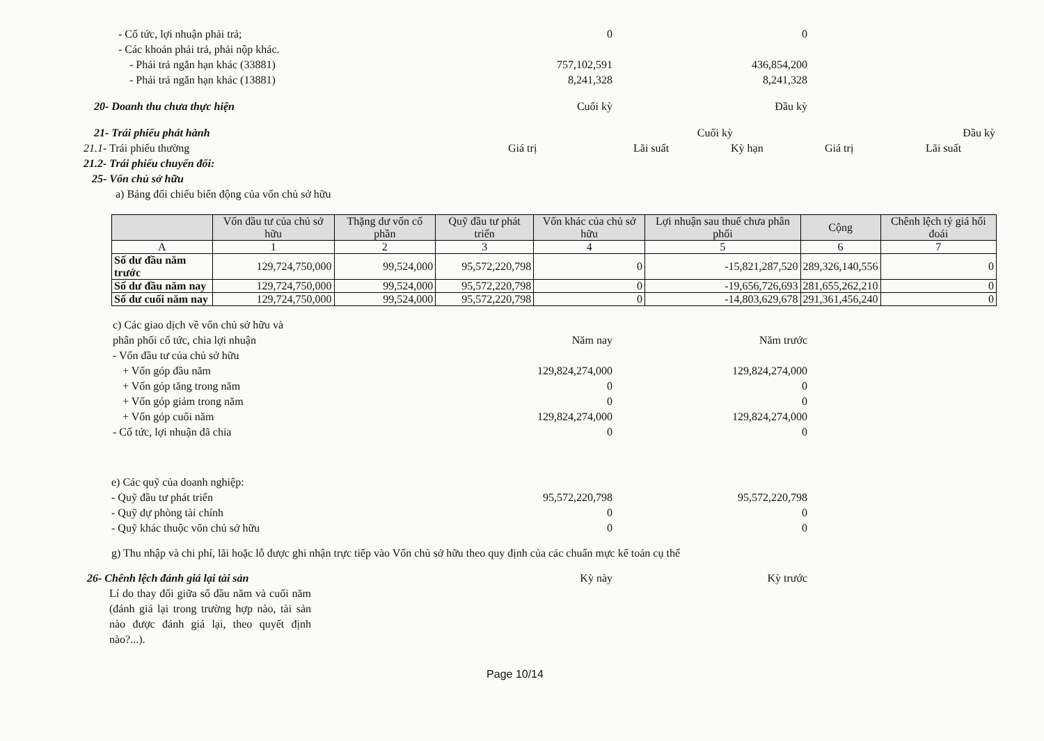- Cổ tức, lợi nhuận phải trả; 0 0
- Các khoản phải trả, phải nộp khác.
- Phải trả ngắn hạn khác (33881) 757,102,591 436,854,200
- Phải trả ngắn hạn khác (13881) 8,241,328 8,241,328
20- Doanh thu chưa thực hiện Cuối kỳ Đầu kỳ
21- Trái phiếu phát hành Cuối kỳ Đầu kỳ
21.1- Trái phiếu thường Giá trị Lãi suất Kỳ hạn Giá trị Lãi suất
21.2- Trái phiếu chuyển đổi:
25- Vốn chủ sở hữu
a) Bảng đối chiếu biến động của vốn chủ sở hữu
| | Vốn đầu tư của chủ sở hữu | Thặng dư vốn cổ phần | Quỹ đầu tư phát triển | Vốn khác của chủ sở hữu | Lợi nhuận sau thuế chưa phân phối | Cộng | Chênh lệch tỷ giá hối đoái |
| --- | --- | --- | --- | --- | --- | --- | --- |
| A | 1 | 2 | 3 | 4 | 5 | 6 | 7 |
| Số dư đầu năm trước | 129,724,750,000 | 99,524,000 | 95,572,220,798 | 0 | -15,821,287,520 | 289,326,140,556 | 0 |
| Số dư đầu năm nay | 129,724,750,000 | 99,524,000 | 95,572,220,798 | 0 | -19,656,726,693 | 281,655,262,210 | 0 |
| Số dư cuối năm nay | 129,724,750,000 | 99,524,000 | 95,572,220,798 | 0 | -14,803,629,678 | 291,361,456,240 | 0 |
c) Các giao dịch về vốn chủ sở hữu và
phân phối cổ tức, chia lợi nhuận Năm nay Năm trước
- Vốn đầu tư của chủ sở hữu
+ Vốn góp đầu năm 129,824,274,000 129,824,274,000
+ Vốn góp tăng trong năm 0 0
+ Vốn góp giảm trong năm 0 0
+ Vốn góp cuối năm 129,824,274,000 129,824,274,000
- Cổ tức, lợi nhuận đã chia 0 0
e) Các quỹ của doanh nghiệp:
- Quỹ đầu tư phát triển 95,572,220,798 95,572,220,798
- Quỹ dự phòng tài chính 0 0
- Quỹ khác thuộc vốn chủ sở hữu 0 0
g) Thu nhập và chi phí, lãi hoặc lỗ được ghi nhận trực tiếp vào Vốn chủ sở hữu theo quy định của các chuẩn mực kế toán cụ thể
26- Chênh lệch đánh giá lại tài sản Kỳ này Kỳ trước
Lí do thay đổi giữa số đầu năm và cuối năm (đánh giá lại trong trường hợp nào, tài sản nào được đánh giá lại, theo quyết định nào?...).
Page 10/14